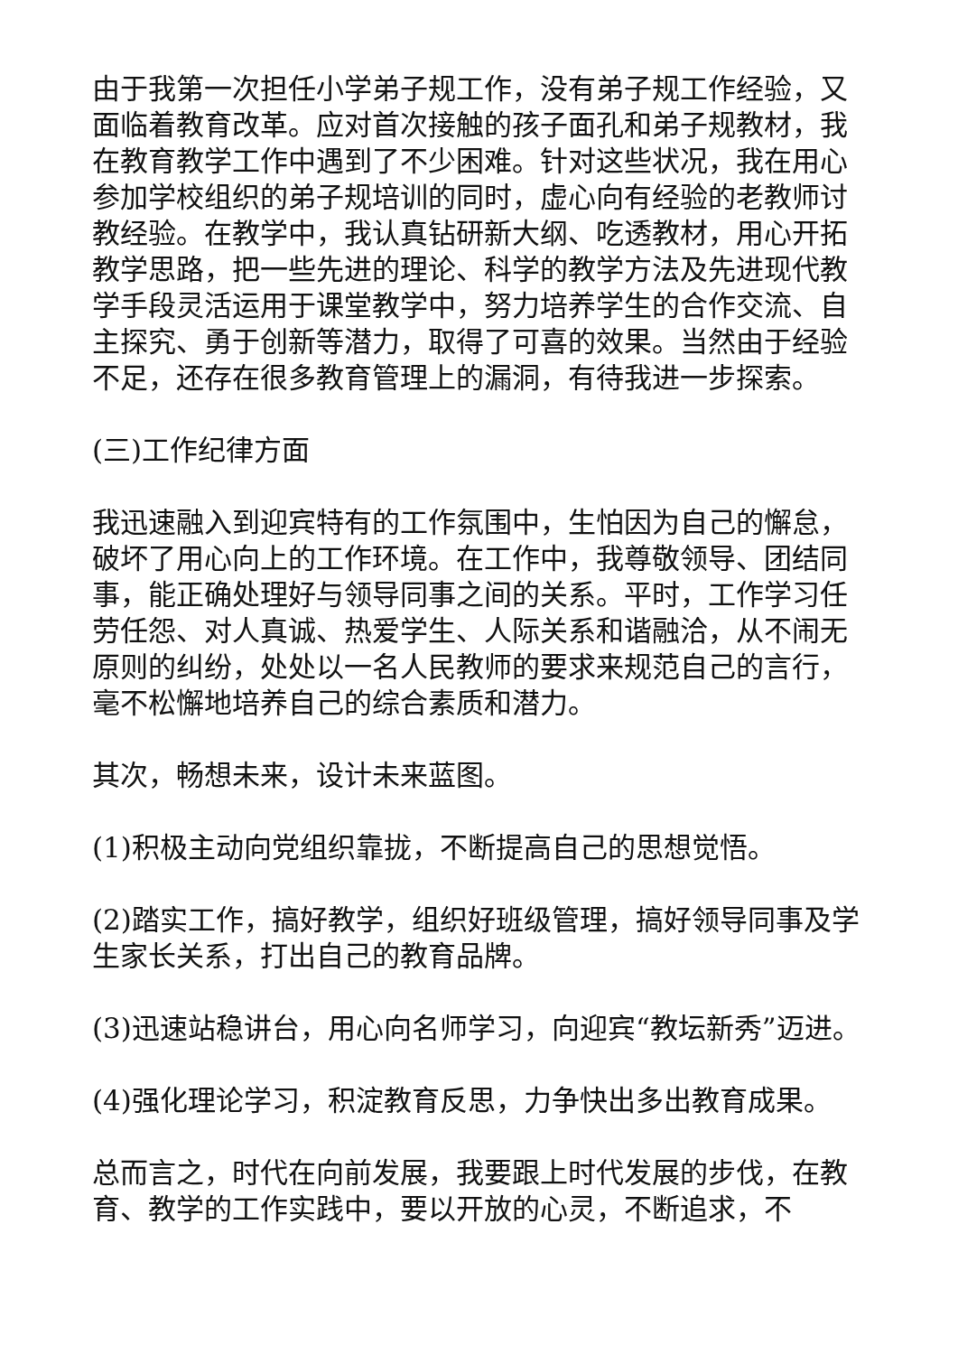由于我第一次担任小学弟子规工作，没有弟子规工作经验，又面临着教育改革。应对首次接触的孩子面孔和弟子规教材，我在教育教学工作中遇到了不少困难。针对这些状况，我在用心参加学校组织的弟子规培训的同时，虚心向有经验的老教师讨教经验。在教学中，我认真钻研新大纲、吃透教材，用心开拓教学思路，把一些先进的理论、科学的教学方法及先进现代教学手段灵活运用于课堂教学中，努力培养学生的合作交流、自主探究、勇于创新等潜力，取得了可喜的效果。当然由于经验不足，还存在很多教育管理上的漏洞，有待我进一步探索。
(三)工作纪律方面
我迅速融入到迎宾特有的工作氛围中，生怕因为自己的懈怠，破坏了用心向上的工作环境。在工作中，我尊敬领导、团结同事，能正确处理好与领导同事之间的关系。平时，工作学习任劳任怨、对人真诚、热爱学生、人际关系和谐融洽，从不闹无原则的纠纷，处处以一名人民教师的要求来规范自己的言行，毫不松懈地培养自己的综合素质和潜力。
其次，畅想未来，设计未来蓝图。
(1)积极主动向党组织靠拢，不断提高自己的思想觉悟。
(2)踏实工作，搞好教学，组织好班级管理，搞好领导同事及学生家长关系，打出自己的教育品牌。
(3)迅速站稳讲台，用心向名师学习，向迎宾“教坛新秀”迈进。
(4)强化理论学习，积淀教育反思，力争快出多出教育成果。
总而言之，时代在向前发展，我要跟上时代发展的步伐，在教育、教学的工作实践中，要以开放的心灵，不断追求，不